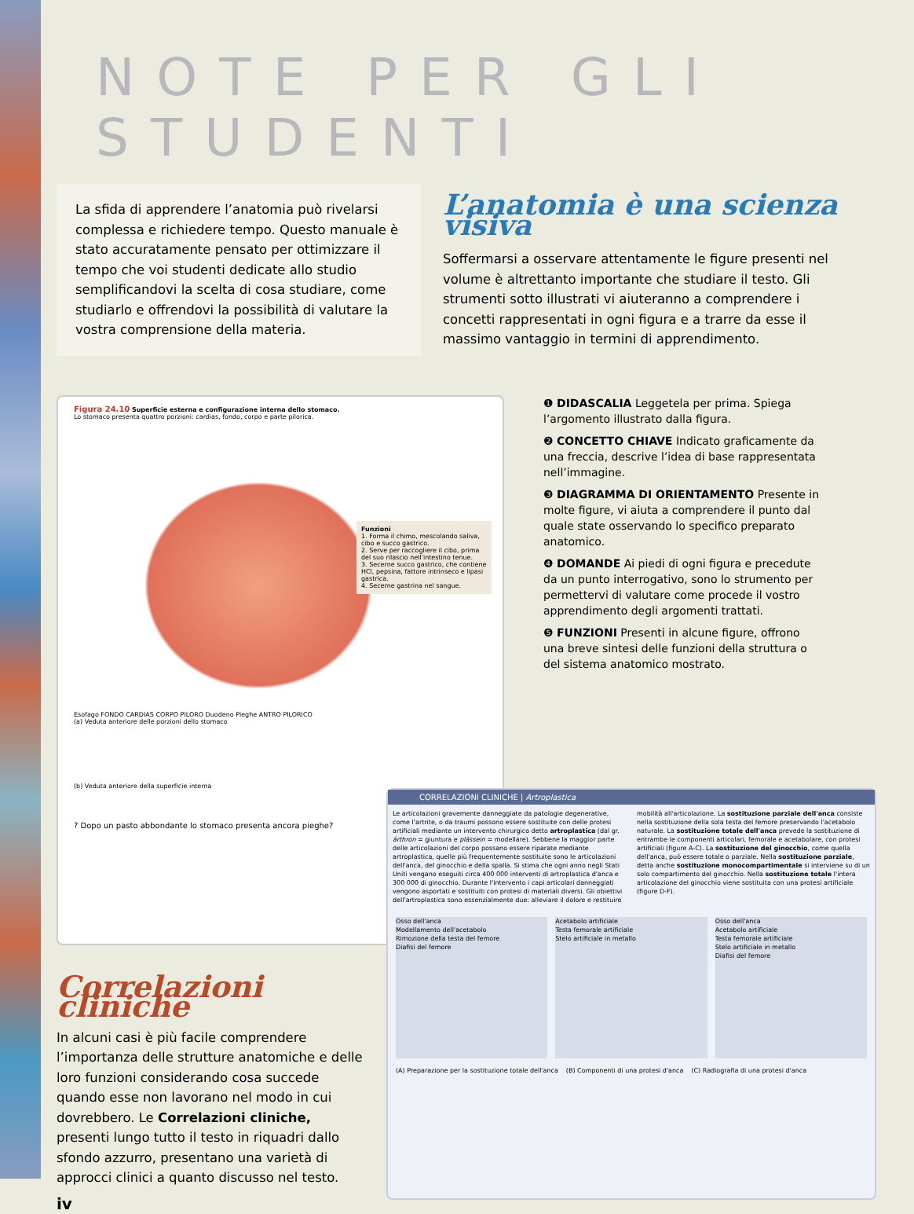NOTE PER GLI STUDENTI
La sfida di apprendere l’anatomia può rivelarsi complessa e richiedere tempo. Questo manuale è stato accuratamente pensato per ottimizzare il tempo che voi studenti dedicate allo studio semplificandovi la scelta di cosa studiare, come studiarlo e offrendovi la possibilità di valutare la vostra comprensione della materia.
L’anatomia è una scienza visiva
Soffermarsi a osservare attentamente le figure presenti nel volume è altrettanto importante che studiare il testo. Gli strumenti sotto illustrati vi aiuteranno a comprendere i concetti rappresentati in ogni figura e a trarre da esse il massimo vantaggio in termini di apprendimento.
Figura 24.10 Superficie esterna e configurazione interna dello stomaco.
Lo stomaco presenta quattro porzioni: cardias, fondo, corpo e parte pilorica.
Esofago FONDO CARDIAS CORPO PILORO Duodeno Pieghe ANTRO PILORICO
(a) Veduta anteriore delle porzioni dello stomaco
Funzioni
1. Forma il chimo, mescolando saliva, cibo e succo gastrico.
2. Serve per raccogliere il cibo, prima del suo rilascio nell'intestino tenue.
3. Secerne succo gastrico, che contiene HCl, pepsina, fattore intrinseco e lipasi gastrica.
4. Secerne gastrina nel sangue.
(b) Veduta anteriore della superficie interna
? Dopo un pasto abbondante lo stomaco presenta ancora pieghe?
❶ DIDASCALIA Leggetela per prima. Spiega l’argomento illustrato dalla figura.
❷ CONCETTO CHIAVE Indicato graficamente da una freccia, descrive l’idea di base rappresentata nell’immagine.
❸ DIAGRAMMA DI ORIENTAMENTO Presente in molte figure, vi aiuta a comprendere il punto dal quale state osservando lo specifico preparato anatomico.
❹ DOMANDE Ai piedi di ogni figura e precedute da un punto interrogativo, sono lo strumento per permettervi di valutare come procede il vostro apprendimento degli argomenti trattati.
❺ FUNZIONI Presenti in alcune figure, offrono una breve sintesi delle funzioni della struttura o del sistema anatomico mostrato.
Correlazioni cliniche
In alcuni casi è più facile comprendere l’importanza delle strutture anatomiche e delle loro funzioni considerando cosa succede quando esse non lavorano nel modo in cui dovrebbero. Le Correlazioni cliniche, presenti lungo tutto il testo in riquadri dallo sfondo azzurro, presentano una varietà di approcci clinici a quanto discusso nel testo.
iv
CORRELAZIONI CLINICHE | Artroplastica
Le articolazioni gravemente danneggiate da patologie degenerative, come l'artrite, o da traumi possono essere sostituite con delle protesi artificiali mediante un intervento chirurgico detto artroplastica (dal gr. árthron = giuntura e plássein = modellare). Sebbene la maggior parte delle articolazioni del corpo possano essere riparate mediante artroplastica, quelle più frequentemente sostituite sono le articolazioni dell'anca, del ginocchio e della spalla. Si stima che ogni anno negli Stati Uniti vengano eseguiti circa 400 000 interventi di artroplastica d'anca e 300 000 di ginocchio. Durante l'intervento i capi articolari danneggiati vengono asportati e sostituiti con protesi di materiali diversi. Gli obiettivi dell'artroplastica sono essenzialmente due: alleviare il dolore e restituire mobilità all'articolazione. La sostituzione parziale dell'anca consiste nella sostituzione della sola testa del femore preservando l'acetabolo naturale. La sostituzione totale dell'anca prevede la sostituzione di entrambe le componenti articolari, femorale e acetabolare, con protesi artificiali (figure A-C). La sostituzione del ginocchio, come quella dell'anca, può essere totale o parziale. Nella sostituzione parziale, detta anche sostituzione monocompartimentale si interviene su di un solo compartimento del ginocchio. Nella sostituzione totale l'intera articolazione del ginocchio viene sostituita con una protesi artificiale (figure D-F).
Osso dell'anca
Modellamento dell'acetabolo
Rimozione della testa del femore
Diafisi del femore
Acetabolo artificiale
Testa femorale artificiale
Stelo artificiale in metallo
Osso dell'anca
Acetabolo artificiale
Testa femorale artificiale
Stelo artificiale in metallo
Diafisi del femore
(A) Preparazione per la sostituzione totale dell'anca (B) Componenti di una protesi d'anca (C) Radiografia di una protesi d'anca